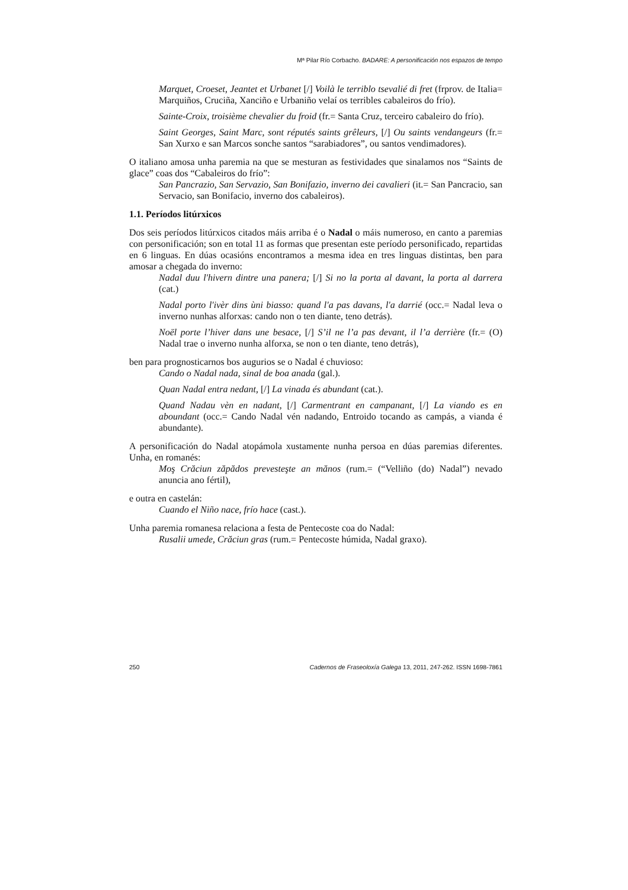Mª Pilar Río Corbacho. BADARE: A personificación nos espazos de tempo
Marquet, Croeset, Jeantet et Urbanet [/] Voilà le terriblo tsevalié di fret (frprov. de Italia= Marquiños, Cruciña, Xanciño e Urbaniño velaí os terribles cabaleiros do frío).
Sainte-Croix, troisième chevalier du froid (fr.= Santa Cruz, terceiro cabaleiro do frío).
Saint Georges, Saint Marc, sont réputés saints grêleurs, [/] Ou saints vendangeurs (fr.= San Xurxo e san Marcos sonche santos “sarabiadores”, ou santos vendimadores).
O italiano amosa unha paremia na que se mesturan as festividades que sinalamos nos “Saints de glace” coas dos “Cabaleiros do frío”:
San Pancrazio, San Servazio, San Bonifazio, inverno dei cavalieri (it.= San Pancracio, san Servacio, san Bonifacio, inverno dos cabaleiros).
1.1. Períodos litúrxicos
Dos seis períodos litúrxicos citados máis arriba é o Nadal o máis numeroso, en canto a paremias con personificación; son en total 11 as formas que presentan este período personificado, repartidas en 6 linguas. En dúas ocasións encontramos a mesma idea en tres linguas distintas, ben para amosar a chegada do inverno:
Nadal duu l'hivern dintre una panera; [/] Si no la porta al davant, la porta al darrera (cat.)
Nadal porto l'ivèr dins ùni biasso: quand l'a pas davans, l'a darrié (occ.= Nadal leva o inverno nunhas alforxas: cando non o ten diante, teno detrás).
Noël porte l’hiver dans une besace, [/] S’il ne l’a pas devant, il l’a derrière (fr.= (O) Nadal trae o inverno nunha alforxa, se non o ten diante, teno detrás),
ben para prognosticarnos bos augurios se o Nadal é chuvioso:
Cando o Nadal nada, sinal de boa anada (gal.).
Quan Nadal entra nedant, [/] La vinada és abundant (cat.).
Quand Nadau vèn en nadant, [/] Carmentrant en campanant, [/] La viando es en aboundant (occ.= Cando Nadal vén nadando, Entroido tocando as campás, a vianda é abundante).
A personificación do Nadal atopámola xustamente nunha persoa en dúas paremias diferentes. Unha, en romanés:
Moş Crăciun zăpădos prevesteşte an mănos (rum.= (“Velliño (do) Nadal”) nevado anuncia ano fértil),
e outra en castelán:
Cuando el Niño nace, frío hace (cast.).
Unha paremia romanesa relaciona a festa de Pentecoste coa do Nadal:
Rusalii umede, Crăciun gras (rum.= Pentecoste húmida, Nadal graxo).
250 Cadernos de Fraseoloxía Galega 13, 2011, 247-262. ISSN 1698-7861